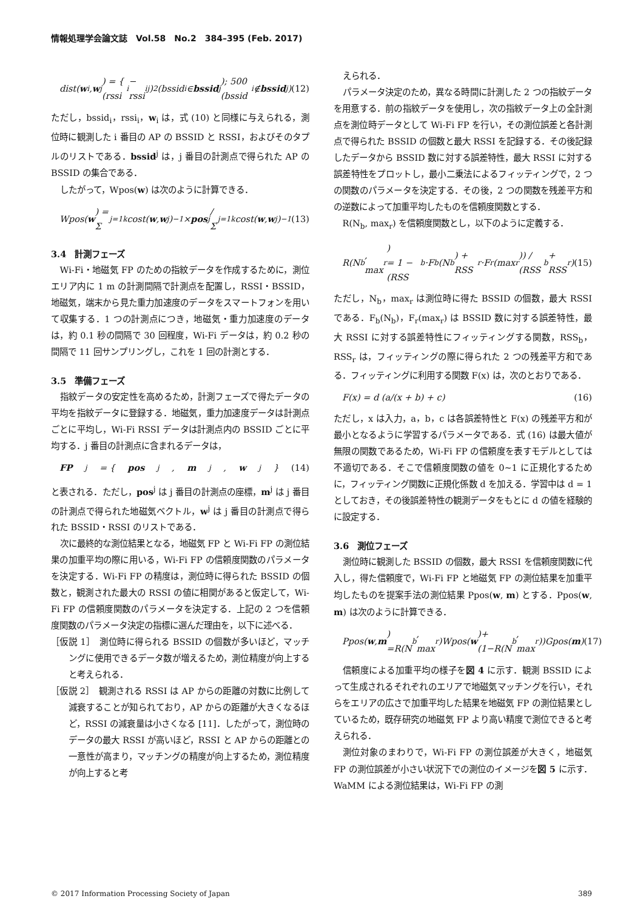情報処理学会論文誌　Vol.58　No.2　384–395 (Feb. 2017)
dist(w<sub>i</sub>, w<sup>j</sup>) = { (rssi<sub>i</sub> − rssi<sub>i</sub><sup>j</sup>)<sup>2</sup> (bssid<sub>i</sub> ∈ bssid<sup>j</sup>); 500 (bssid<sub>i</sub> ∉ bssid<sup>j</sup>) (12)
ただし，bssid<sub>i</sub>，rssi<sub>i</sub>，w<sub>i</sub> は，式 (10) と同様に与えられる，測位時に観測した i 番目の AP の BSSID と RSSI，およびそのタプルのリストである．bssid<sup>j</sup> は，j 番目の計測点で得られた AP の BSSID の集合である．
したがって，Wpos(w) は次のように計算できる．
Wpos(w) = Σ<sub>j=1</sub><sup>k</sup> cost(w, w<sup>j</sup>)<sup>−1</sup> × pos<sup>j</sup> / Σ<sub>j=1</sub><sup>k</sup> cost(w, w<sup>j</sup>)<sup>−1</sup> (13)
3.4　計測フェーズ
Wi-Fi・地磁気 FP のための指紋データを作成するために，測位エリア内に 1 m の計測間隔で計測点を配置し，RSSI・BSSID，地磁気，端末から見た重力加速度のデータをスマートフォンを用いて収集する．1 つの計測点につき，地磁気・重力加速度のデータは，約 0.1 秒の間隔で 30 回程度，Wi-Fi データは，約 0.2 秒の間隔で 11 回サンプリングし，これを 1 回の計測とする．
3.5　準備フェーズ
指紋データの安定性を高めるため，計測フェーズで得たデータの平均を指紋データに登録する．地磁気，重力加速度データは計測点ごとに平均し，Wi-Fi RSSI データは計測点内の BSSID ごとに平均する．j 番目の計測点に含まれるデータは，
FP<sup>j</sup> = { pos<sup>j</sup>, m<sup>j</sup>, w<sup>j</sup>} (14)
と表される．ただし，pos<sup>j</sup> は j 番目の計測点の座標，m<sup>j</sup> は j 番目の計測点で得られた地磁気ベクトル，w<sup>j</sup> は j 番目の計測点で得られた BSSID・RSSI のリストである．
次に最終的な測位結果となる，地磁気 FP と Wi-Fi FP の測位結果の加重平均の際に用いる，Wi-Fi FP の信頼度関数のパラメータを決定する．Wi-Fi FP の精度は，測位時に得られた BSSID の個数と，観測された最大の RSSI の値に相関があると仮定して，Wi-Fi FP の信頼度関数のパラメータを決定する．上記の 2 つを信頼度関数のパラメータ決定の指標に選んだ理由を，以下に述べる．
［仮説 1］　測位時に得られる BSSID の個数が多いほど，マッチングに使用できるデータ数が増えるため，測位精度が向上すると考えられる．
［仮説 2］　観測される RSSI は AP からの距離の対数に比例して減衰することが知られており，AP からの距離が大きくなるほど，RSSI の減衰量は小さくなる [11]．したがって，測位時のデータの最大 RSSI が高いほど，RSSI と AP からの距離との一意性が高まり，マッチングの精度が向上するため，測位精度が向上すると考
えられる．
パラメータ決定のため，異なる時間に計測した 2 つの指紋データを用意する．前の指紋データを使用し，次の指紋データ上の全計測点を測位時データとして Wi-Fi FP を行い，その測位誤差と各計測点で得られた BSSID の個数と最大 RSSI を記録する．その後記録したデータから BSSID 数に対する誤差特性，最大 RSSI に対する誤差特性をプロットし，最小二乗法によるフィッティングで，2 つの関数のパラメータを決定する．その後，2 つの関数を残差平方和の逆数によって加重平均したものを信頼度関数とする．
R(N<sub>b</sub>, max<sub>r</sub>) を信頼度関数とし，以下のように定義する．
R(N<sub>b</sub>, max<sub>r</sub>)
= 1 − (RSS<sub>b</sub>·F<sub>b</sub>(N<sub>b</sub>) + RSS<sub>r</sub>·F<sub>r</sub>(max<sub>r</sub>)) / (RSS<sub>b</sub> + RSS<sub>r</sub>) (15)
ただし，N<sub>b</sub>，max<sub>r</sub> は測位時に得た BSSID の個数，最大 RSSI である．F<sub>b</sub>(N<sub>b</sub>)，F<sub>r</sub>(max<sub>r</sub>) は BSSID 数に対する誤差特性，最大 RSSI に対する誤差特性にフィッティングする関数，RSS<sub>b</sub>，RSS<sub>r</sub> は，フィッティングの際に得られた 2 つの残差平方和である．フィッティングに利用する関数 F(x) は，次のとおりである．
F(x) = d (a/(x + b) + c) (16)
ただし，x は入力，a，b，c は各誤差特性と F(x) の残差平方和が最小となるように学習するパラメータである．式 (16) は最大値が無限の関数であるため，Wi-Fi FP の信頼度を表すモデルとしては不適切である．そこで信頼度関数の値を 0∼1 に正規化するために，フィッティング関数に正規化係数 d を加える．学習中は d = 1 としておき，その後誤差特性の観測データをもとに d の値を経験的に設定する．
3.6　測位フェーズ
測位時に観測した BSSID の個数，最大 RSSI を信頼度関数に代入し，得た信頼度で，Wi-Fi FP と地磁気 FP の測位結果を加重平均したものを提案手法の測位結果 Ppos(w, m) とする．Ppos(w, m) は次のように計算できる．
Ppos(w, m)
=R(N<sub>b</sub>, max<sub>r</sub>)Wpos(w)+(1−R(N<sub>b</sub>, max<sub>r</sub>))Gpos(m) (17)
信頼度による加重平均の様子を図 4 に示す．観測 BSSID によって生成されるそれぞれのエリアで地磁気マッチングを行い，それらをエリアの広さで加重平均した結果を地磁気 FP の測位結果としているため，既存研究の地磁気 FP より高い精度で測位できると考えられる．
測位対象のまわりで，Wi-Fi FP の測位誤差が大きく，地磁気 FP の測位誤差が小さい状況下での測位のイメージを図 5 に示す．WaMM による測位結果は，Wi-Fi FP の測
© 2017 Information Processing Society of Japan 389